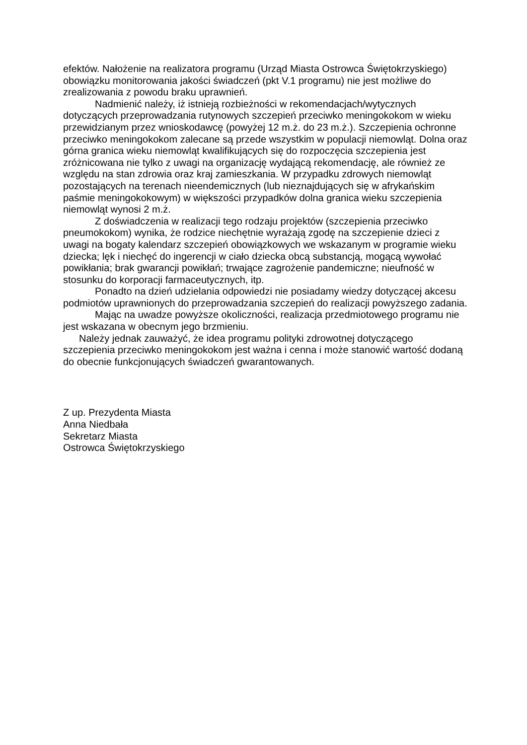efektów. Nałożenie na realizatora programu (Urząd Miasta Ostrowca Świętokrzyskiego) obowiązku monitorowania jakości świadczeń (pkt V.1 programu) nie jest możliwe do zrealizowania z powodu braku uprawnień.
Nadmienić należy, iż istnieją rozbieżności w rekomendacjach/wytycznych dotyczących przeprowadzania rutynowych szczepień przeciwko meningokokom w wieku przewidzianym przez wnioskodawcę (powyżej 12 m.ż. do 23 m.ż.). Szczepienia ochronne przeciwko meningokokom zalecane są przede wszystkim w populacji niemowląt. Dolna oraz górna granica wieku niemowląt kwalifikujących się do rozpoczęcia szczepienia jest zróżnicowana nie tylko z uwagi na organizację wydającą rekomendację, ale również ze względu na stan zdrowia oraz kraj zamieszkania. W przypadku zdrowych niemowląt pozostających na terenach nieendemicznych (lub nieznajdujących się w afrykańskim paśmie meningokokowym) w większości przypadków dolna granica wieku szczepienia niemowląt wynosi 2 m.ż.
Z doświadczenia w realizacji tego rodzaju projektów (szczepienia przeciwko pneumokokom) wynika, że rodzice niechętnie wyrażają zgodę na szczepienie dzieci z uwagi na bogaty kalendarz szczepień obowiązkowych we wskazanym w programie wieku dziecka; lęk i niechęć do ingerencji w ciało dziecka obcą substancją, mogącą wywołać powikłania; brak gwarancji powikłań; trwające zagrożenie pandemiczne; nieufność w stosunku do korporacji farmaceutycznych, itp.
Ponadto na dzień udzielania odpowiedzi nie posiadamy wiedzy dotyczącej akcesu podmiotów uprawnionych do przeprowadzania szczepień do realizacji powyższego zadania.
Mając na uwadze powyższe okoliczności, realizacja przedmiotowego programu nie jest wskazana w obecnym jego brzmieniu.
Należy jednak zauważyć, że idea programu polityki zdrowotnej dotyczącego szczepienia przeciwko meningokokom jest ważna i cenna i może stanowić wartość dodaną do obecnie funkcjonujących świadczeń gwarantowanych.
Z up. Prezydenta Miasta
Anna Niedbała
Sekretarz Miasta
Ostrowca Świętokrzyskiego